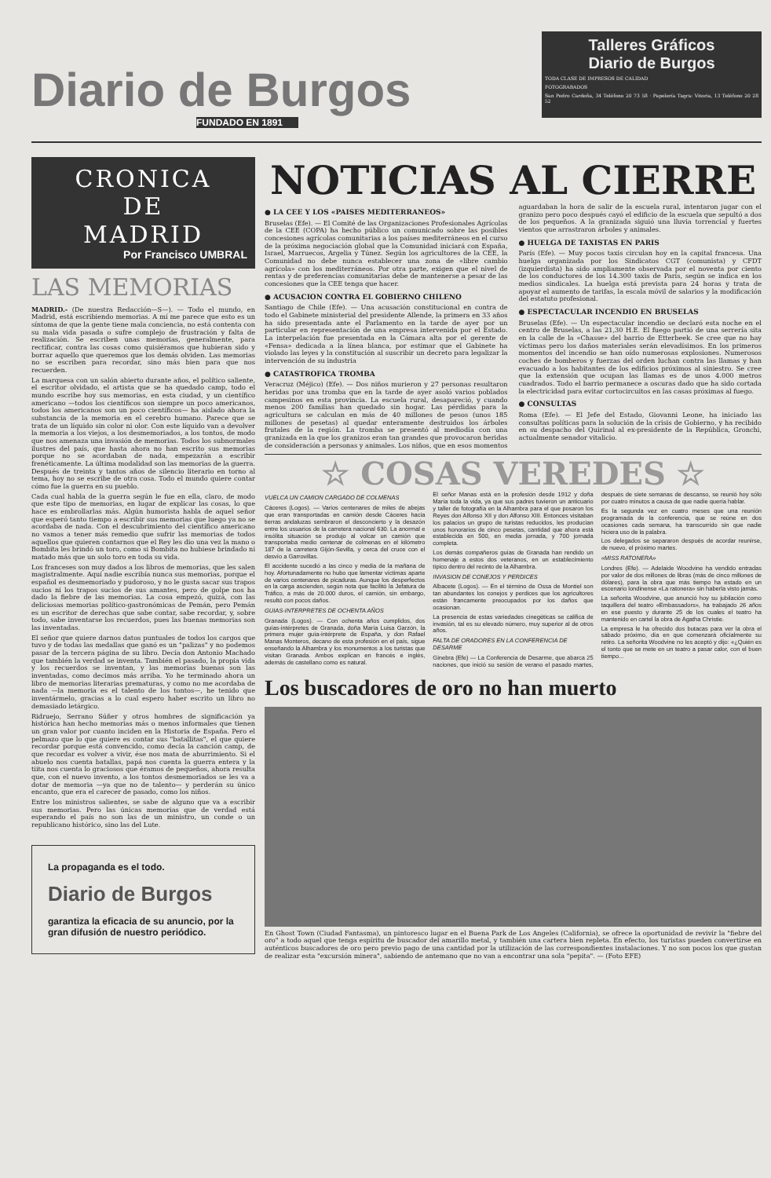Diario de Burgos
FUNDADO EN 1891
Talleres Gráficos
Diario de Burgos
TODA CLASE DE IMPRESOS DE CALIDAD
FOTOGRABADOS
San Pedro Cardeña, 34 Teléfono 20 73 58 · Papelería Tagra: Vitoria, 13 Teléfono 20 28 52
CRONICA
DE
MADRID
Por Francisco UMBRAL
LAS MEMORIAS
MADRID.- (De nuestra Redacción—S—). — Todo el mundo, en Madrid, está escribiendo memorias. A mí me parece que esto es un síntoma de que la gente tiene mala conciencia, no está contenta con su mala vida pasada o sufre complejo de frustración y falta de realización. Se escriben unas memorias, generalmente, para rectificar, contra las cosas como quisiéramos que hubieran sido y borrar aquello que queremos que los demás olviden. Las memorias no se escriben para recordar, sino más bien para que nos recuerden.
La marquesa con un salón abierto durante años, el político saliente, el escritor olvidado, el artista que se ha quedado camp, todo el mundo escribe hoy sus memorias, en esta ciudad, y un científico americano —todos los científicos son siempre un poco americanos, todos los americanos son un poco científicos— ha aislado ahora la substancia de la memoria en el cerebro humano. Parece que se trata de un líquido sin color ni olor. Con este líquido van a devolver la memoria a los viejos, a los desmemoriados, a los tontos, de modo que nos amenaza una invasión de memorias. Todos los subnormales ilustres del país, que hasta ahora no han escrito sus memorias porque no se acordaban de nada, empezarán a escribir frenéticamente. La última modalidad son las memorias de la guerra. Después de treinta y tantos años de silencio literario en torno al tema, hoy no se escribe de otra cosa. Todo el mundo quiere contar cómo fue la guerra en su pueblo.
Cada cual habla de la guerra según le fue en ella, claro, de modo que este tipo de memorias, en lugar de explicar las cosas, lo que hace es embrollarlas más. Algún humorista habla de aquel señor que esperó tanto tiempo a escribir sus memorias que luego ya no se acordaba de nada. Con el descubrimiento del científico americano no vamos a tener más remedio que sufrir las memorias de todos aquellos que quieren contarnos que el Rey les dio una vez la mano o Bombita les brindó un toro, como si Bombita no hubiese brindado ni matado más que un solo toro en toda su vida.
Los franceses son muy dados a los libros de memorias, que les salen magistralmente. Aquí nadie escribía nunca sus memorias, porque el español es desmemoriado y pudoroso, y no le gusta sacar sus trapos sucios ni los trapos sucios de sus amantes, pero de golpe nos ha dado la fiebre de las memorias. La cosa empezó, quizá, con las deliciosas memorias político-gastronómicas de Pemán, pero Pemán es un escritor de derechas que sabe contar, sabe recordar, y, sobre todo, sabe inventarse los recuerdos, pues las buenas memorias son las inventadas.
El señor que quiere darnos datos puntuales de todos los cargos que tuvo y de todas las medallas que ganó es un "palizas" y no podemos pasar de la tercera página de su libro. Decía don Antonio Machado que también la verdad se inventa. También el pasado, la propia vida y los recuerdos se inventan, y las memorias buenas son las inventadas, como decimos más arriba. Yo he terminado ahora un libro de memorias literarias prematuras, y como no me acordaba de nada —la memoria es el talento de los tontos—, he tenido que inventármelo, gracias a lo cual espero haber escrito un libro no demasiado letárgico.
Ridruejo, Serrano Súñer y otros hombres de significación ya histórica han hecho memorias más o menos informales que tienen un gran valor por cuanto inciden en la Historia de España. Pero el pelmazo que lo que quiere es contar sus "batallitas", el que quiere recordar porque está convencido, como decía la canción camp, de que recordar es volver a vivir, ése nos mata de aburrimiento. Si el abuelo nos cuenta batallas, papá nos cuenta la guerra entera y la tiita nos cuenta lo graciosos que éramos de pequeños, ahora resulta que, con el nuevo invento, a los tontos desmemoriados se les va a dotar de memoria —ya que no de talento— y perderán su único encanto, que era el carecer de pasado, como los niños.
Entre los ministros salientes, se sabe de alguno que va a escribir sus memorias. Pero las únicas memorias que de verdad está esperando el país no son las de un ministro, un conde o un republicano histórico, sino las del Lute.
La propaganda es el todo.
Diario de Burgos
garantiza la eficacia de su anuncio, por la gran difusión de nuestro periódico.
NOTICIAS AL CIERRE
● LA CEE Y LOS «PAISES MEDITERRANEOS»
Bruselas (Efe). — El Comité de las Organizaciones Profesionales Agrícolas de la CEE (COPA) ha hecho público un comunicado sobre las posibles concesiones agrícolas comunitarias a los países mediterráneos en el curso de la próxima negociación global que la Comunidad iniciará con España, Israel, Marruecos, Argelia y Túnez. Según los agricultores de la CEE, la Comunidad no debe nunca establecer una zona de «libre cambio agrícola» con los mediterráneos. Por otra parte, exigen que el nivel de rentas y de preferencias comunitarias debe de mantenerse a pesar de las concesiones que la CEE tenga que hacer.
● ACUSACION CONTRA EL GOBIERNO CHILENO
Santiago de Chile (Efe). — Una acusación constitucional en contra de todo el Gabinete ministerial del presidente Allende, la primera en 33 años ha sido presentada ante el Parlamento en la tarde de ayer por un particular en representación de una empresa intervenida por el Estado. La interpelación fue presentada en la Cámara alta por el gerente de «Fensa» dedicada a la línea blanca, por estimar que el Gabinete ha violado las leyes y la constitución al suscribir un decreto para legalizar la intervención de su industria
● CATASTROFICA TROMBA
Veracruz (Méjico) (Efe). — Dos niños murieron y 27 personas resultaron heridas por una tromba que en la tarde de ayer asoló varios poblados campesinos en esta provincia. La escuela rural, desapareció, y cuando menos 200 familias han quedado sin hogar. Las pérdidas para la agricultura se calculan en más de 40 millones de pesos (unos 185 millones de pesetas) al quedar enteramente destruidos los árboles frutales de la región. La tromba se presentó al mediodía con una granizada en la que los granizos eran tan grandes que provocaron heridas de consideración a personas y animales. Los niños, que en esos momentos aguardaban la hora de salir de la escuela rural, intentaron jugar con el granizo pero poco después cayó el edificio de la escuela que sepultó a dos de los pequeños. A la granizada siguió una lluvia torrencial y fuertes vientos que arrastraron árboles y animales.
● HUELGA DE TAXISTAS EN PARIS
París (Efe). — Muy pocos taxis circulan hoy en la capital francesa. Una huelga organizada por los Sindicatos CGT (comunista) y CFDT (izquierdista) ha sido ampliamente observada por el noventa por ciento de los conductores de los 14.300 taxis de París, según se indica en los medios sindicales. La huelga está prevista para 24 horas y trata de apoyar el aumento de tarifas, la escala móvil de salarios y la modificación del estatuto profesional.
● ESPECTACULAR INCENDIO EN BRUSELAS
Bruselas (Efe). — Un espectacular incendio se declaró esta noche en el centro de Bruselas, a las 21,30 H.E. El fuego partió de una serrería sita en la calle de la «Chasse» del barrio de Etterbeek. Se cree que no hay víctimas pero los daños materiales serán elevadísimos. En los primeros momentos del incendio se han oído numerosas explosiones. Numerosos coches de bomberos y fuerzas del orden luchan contra las llamas y han evacuado a los habitantes de los edificios próximos al siniestro. Se cree que la extensión que ocupan las llamas es de unos 4.000 metros cuadrados. Todo el barrio permanece a oscuras dado que ha sido cortada la electricidad para evitar cortocircuitos en las casas próximas al fuego.
● CONSULTAS
Roma (Efe). — El Jefe del Estado, Giovanni Leone, ha iniciado las consultas políticas para la solución de la crisis de Gobierno, y ha recibido en su despacho del Quirinal al ex-presidente de la República, Gronchi, actualmente senador vitalicio.
☆ COSAS VEREDES ☆
VUELCA UN CAMION CARGADO DE COLMENAS
Cáceres (Logos). — Varios centenares de miles de abejas que eran transportadas en camión desde Cáceres hacia tierras andaluzas sembraron el desconcierto y la desazón entre los usuarios de la carretera nacional 630. La anormal e insólita situación se produjo al volcar un camión que transportaba medio centenar de colmenas en el kilómetro 187 de la carretera Gijón-Sevilla, y cerca del cruce con el desvío a Garrovillas.
El accidente sucedió a las cinco y media de la mañana de hoy. Afortunadamente no hubo que lamentar víctimas aparte de varios centenares de picaduras. Aunque los desperfectos en la carga ascienden, según nota que facilitó la Jefatura de Tráfico, a más de 20.000 duros, el camión, sin embargo, resultó con pocos daños.
GUIAS-INTERPRETES DE OCHENTA AÑOS
Granada (Logos). — Con ochenta años cumplidos, dos guías-intérpretes de Granada, doña María Luisa Garzón, la primera mujer guía-intérprete de España, y don Rafael Manas Monteros, decano de esta profesión en el país, sigue enseñando la Alhambra y los monumentos a los turistas que visitan Granada. Ambos explican en francés e inglés, además de castellano como es natural.
El señor Manas está en la profesión desde 1912 y doña María toda la vida, ya que sus padres tuvieron un anticuario y taller de fotografía en la Alhambra para el que posaron los Reyes don Alfonso XII y don Alfonso XIII. Entonces visitaban los palacios un grupo de turistas reducidos, les producían unos honorarios de cinco pesetas, cantidad que ahora está establecida en 500, en media jornada, y 700 jornada completa.
Los demás compañeros guías de Granada han rendido un homenaje a estos dos veteranos, en un establecimiento típico dentro del recinto de la Alhambra.
INVASION DE CONEJOS Y PERDICES
Albacete (Logos). — En el término de Ossa de Montiel son tan abundantes los conejos y perdices que los agricultores están francamente preocupados por los daños que ocasionan.
La presencia de estas variedades cinegéticas se califica de invasión, tal es su elevado número, muy superior al de otros años.
FALTA DE ORADORES EN LA CONFERENCIA DE DESARME
Ginebra (Efe) — La Conferencia de Desarme, que abarca 25 naciones, que inició su sesión de verano el pasado martes, después de siete semanas de descanso, se reunió hoy sólo por cuatro minutos a causa de que nadie quería hablar.
Es la segunda vez en cuatro meses que una reunión programada de la conferencia, que se reúne en dos ocasiones cada semana, ha transcurrido sin que nadie hiciera uso de la palabra.
Los delegados se separaron después de acordar reunirse, de nuevo, el próximo martes.
«MISS RATONERA»
Londres (Efe). — Adelaide Woodvine ha vendido entradas por valor de dos millones de libras (más de cinco millones de dólares), para la obra que más tiempo ha estado en un escenario londinense «La ratonera» sin haberla visto jamás.
La señorita Woodvine, que anunció hoy su jubilación como taquillera del teatro «Embassadors», ha trabajado 26 años en ese puesto y durante 25 de los cuales el teatro ha mantenido en cartel la obra de Agatha Christie.
La empresa le ha ofrecido dos butacas para ver la obra el sábado próximo, día en que comenzará oficialmente su retiro. La señorita Woodvine no les aceptó y dijo: «¿Quién es el tonto que se mete en un teatro a pasar calor, con el buen tiempo...
Los buscadores de oro no han muerto
En Ghost Town (Ciudad Fantasma), un pintoresco lugar en el Buena Park de Los Angeles (California), se ofrece la oportunidad de revivir la "fiebre del oro" a todo aquel que tenga espíritu de buscador del amarillo metal, y también una cartera bien repleta. En efecto, los turistas pueden convertirse en auténticos buscadores de oro pero previo pago de una cantidad por la utilización de las correspondientes instalaciones. Y no son pocos los que gustan de realizar esta "excursión minera", sabiendo de antemano que no van a encontrar una sola "pepita". — (Foto EFE)